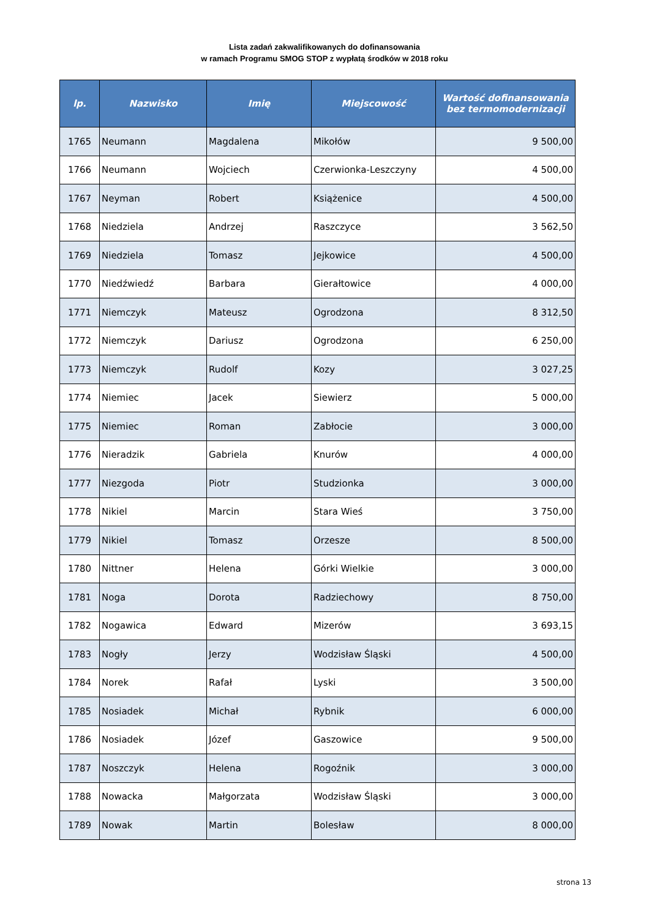Lista zadań zakwalifikowanych do dofinansowania
w ramach Programu SMOG STOP z wypłatą środków w 2018 roku
| lp. | Nazwisko | Imię | Miejscowość | Wartość dofinansowania bez termomodernizacji |
| --- | --- | --- | --- | --- |
| 1765 | Neumann | Magdalena | Mikołów | 9 500,00 |
| 1766 | Neumann | Wojciech | Czerwionka-Leszczyny | 4 500,00 |
| 1767 | Neyman | Robert | Książenice | 4 500,00 |
| 1768 | Niedziela | Andrzej | Raszczyce | 3 562,50 |
| 1769 | Niedziela | Tomasz | Jejkowice | 4 500,00 |
| 1770 | Niedźwiedź | Barbara | Gierałtowice | 4 000,00 |
| 1771 | Niemczyk | Mateusz | Ogrodzona | 8 312,50 |
| 1772 | Niemczyk | Dariusz | Ogrodzona | 6 250,00 |
| 1773 | Niemczyk | Rudolf | Kozy | 3 027,25 |
| 1774 | Niemiec | Jacek | Siewierz | 5 000,00 |
| 1775 | Niemiec | Roman | Zabłocie | 3 000,00 |
| 1776 | Nieradzik | Gabriela | Knurów | 4 000,00 |
| 1777 | Niezgoda | Piotr | Studzionka | 3 000,00 |
| 1778 | Nikiel | Marcin | Stara Wieś | 3 750,00 |
| 1779 | Nikiel | Tomasz | Orzesze | 8 500,00 |
| 1780 | Nittner | Helena | Górki Wielkie | 3 000,00 |
| 1781 | Noga | Dorota | Radziechowy | 8 750,00 |
| 1782 | Nogawica | Edward | Mizerów | 3 693,15 |
| 1783 | Nogły | Jerzy | Wodzisław Śląski | 4 500,00 |
| 1784 | Norek | Rafał | Lyski | 3 500,00 |
| 1785 | Nosiadek | Michał | Rybnik | 6 000,00 |
| 1786 | Nosiadek | Józef | Gaszowice | 9 500,00 |
| 1787 | Noszczyk | Helena | Rogoźnik | 3 000,00 |
| 1788 | Nowacka | Małgorzata | Wodzisław Śląski | 3 000,00 |
| 1789 | Nowak | Martin | Bolesław | 8 000,00 |
strona 13